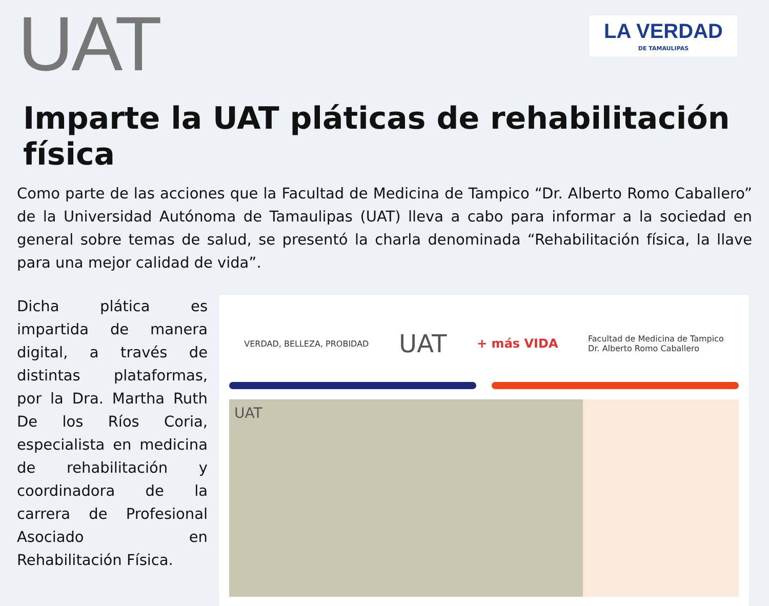UAT
LA VERDAD
DE TAMAULIPAS
Imparte la UAT pláticas de rehabilitación física
Como parte de las acciones que la Facultad de Medicina de Tampico “Dr. Alberto Romo Caballero” de la Universidad Autónoma de Tamaulipas (UAT) lleva a cabo para informar a la sociedad en general sobre temas de salud, se presentó la charla denominada “Rehabilitación física, la llave para una mejor calidad de vida”.
Dicha plática es impartida de manera digital, a través de distintas plataformas, por la Dra. Martha Ruth De los Ríos Coria, especialista en medicina de rehabilitación y coordinadora de la carrera de Profesional Asociado en Rehabilitación Física.
VERDAD, BELLEZA, PROBIDAD UAT + más VIDA Facultad de Medicina de Tampico
Dr. Alberto Romo Caballero
UAT